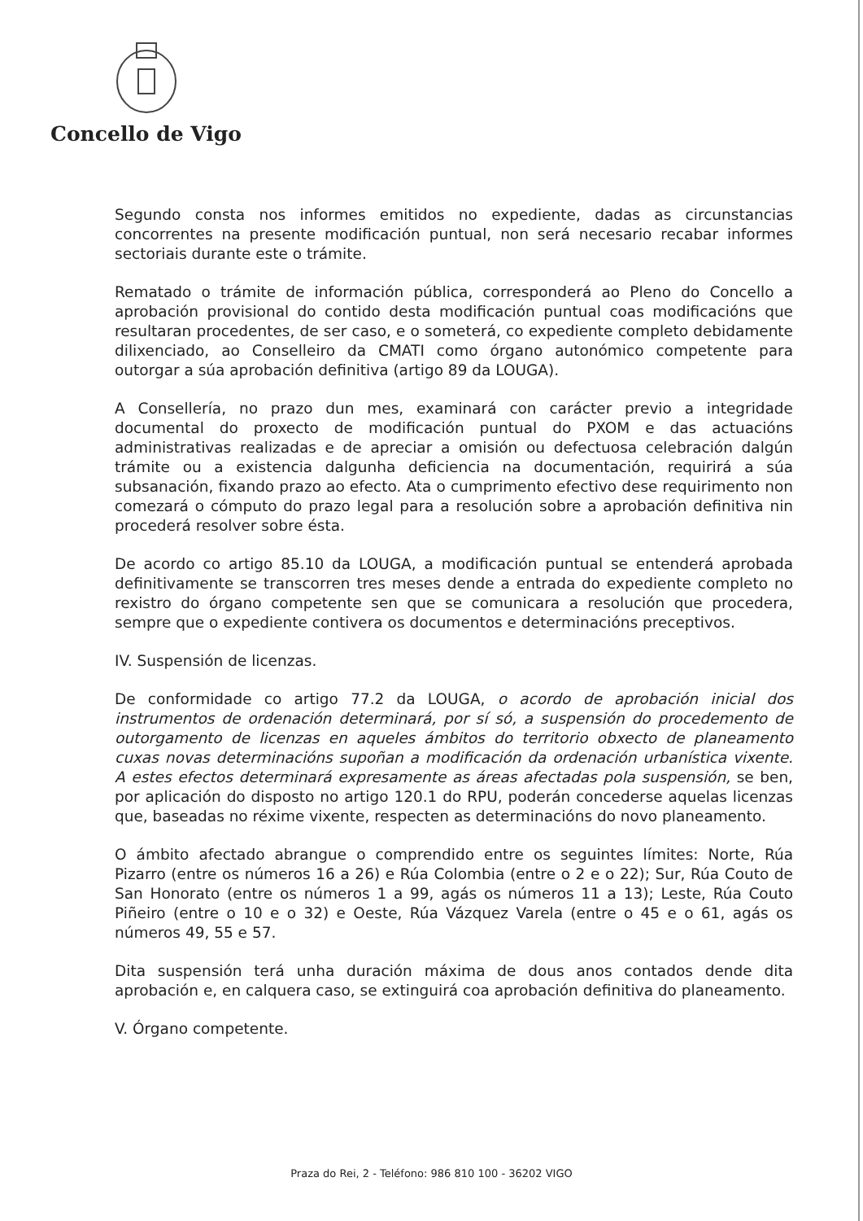Concello de Vigo
Segundo consta nos informes emitidos no expediente, dadas as circunstancias concorrentes na presente modificación puntual, non será necesario recabar informes sectoriais durante este o trámite.
Rematado o trámite de información pública, corresponderá ao Pleno do Concello a aprobación provisional do contido desta modificación puntual coas modificacións que resultaran procedentes, de ser caso, e o someterá, co expediente completo debidamente dilixenciado, ao Conselleiro da CMATI como órgano autonómico competente para outorgar a súa aprobación definitiva (artigo 89 da LOUGA).
A Consellería, no prazo dun mes, examinará con carácter previo a integridade documental do proxecto de modificación puntual do PXOM e das actuacións administrativas realizadas e de apreciar a omisión ou defectuosa celebración dalgún trámite ou a existencia dalgunha deficiencia na documentación, requirirá a súa subsanación, fixando prazo ao efecto. Ata o cumprimento efectivo dese requirimento non comezará o cómputo do prazo legal para a resolución sobre a aprobación definitiva nin procederá resolver sobre ésta.
De acordo co artigo 85.10 da LOUGA, a modificación puntual se entenderá aprobada definitivamente se transcorren tres meses dende a entrada do expediente completo no rexistro do órgano competente sen que se comunicara a resolución que procedera, sempre que o expediente contivera os documentos e determinacións preceptivos.
IV. Suspensión de licenzas.
De conformidade co artigo 77.2 da LOUGA, o acordo de aprobación inicial dos instrumentos de ordenación determinará, por sí só, a suspensión do procedemento de outorgamento de licenzas en aqueles ámbitos do territorio obxecto de planeamento cuxas novas determinacións supoñan a modificación da ordenación urbanística vixente. A estes efectos determinará expresamente as áreas afectadas pola suspensión, se ben, por aplicación do disposto no artigo 120.1 do RPU, poderán concederse aquelas licenzas que, baseadas no réxime vixente, respecten as determinacións do novo planeamento.
O ámbito afectado abrangue o comprendido entre os seguintes límites: Norte, Rúa Pizarro (entre os números 16 a 26) e Rúa Colombia (entre o 2 e o 22); Sur, Rúa Couto de San Honorato (entre os números 1 a 99, agás os números 11 a 13); Leste, Rúa Couto Piñeiro (entre o 10 e o 32) e Oeste, Rúa Vázquez Varela (entre o 45 e o 61, agás os números 49, 55 e 57.
Dita suspensión terá unha duración máxima de dous anos contados dende dita aprobación e, en calquera caso, se extinguirá coa aprobación definitiva do planeamento.
V. Órgano competente.
Praza do Rei, 2 - Teléfono: 986 810 100 - 36202 VIGO